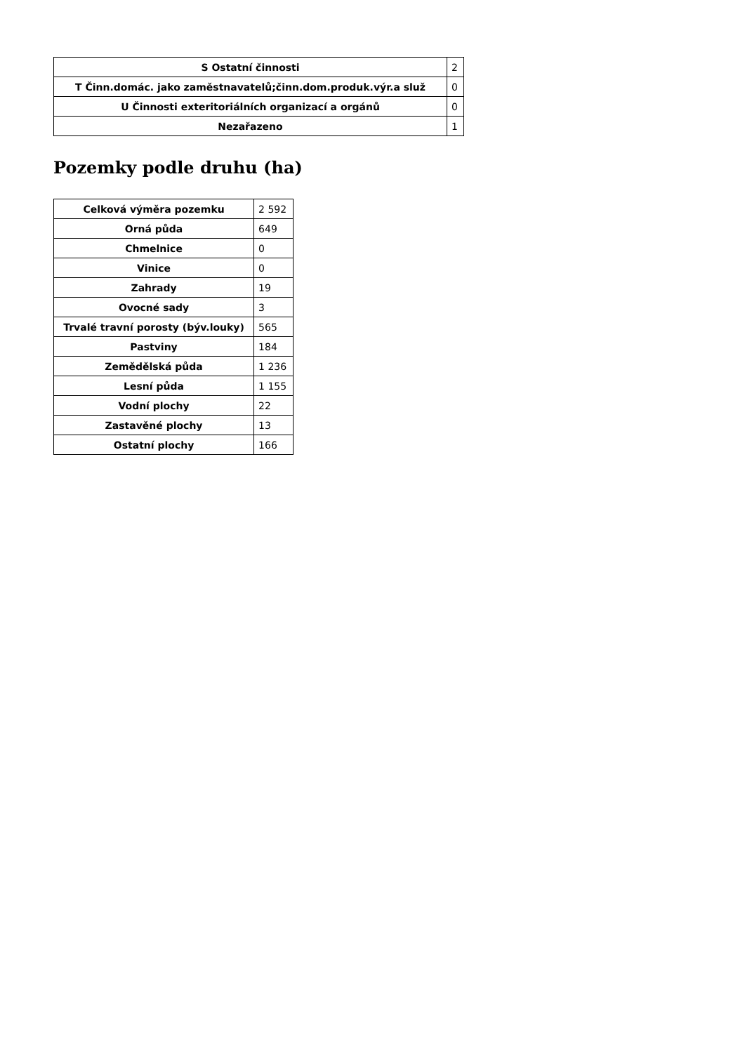| S Ostatní činnosti | 2 |
| T Činn.domác. jako zaměstnavatelů;činn.dom.produk.výr.a služ | 0 |
| U Činnosti exteritoriálních organizací a orgánů | 0 |
| Nezařazeno | 1 |
Pozemky podle druhu (ha)
| Celková výměra pozemku | 2 592 |
| Orná půda | 649 |
| Chmelnice | 0 |
| Vinice | 0 |
| Zahrady | 19 |
| Ovocné sady | 3 |
| Trvalé travní porosty (býv.louky) | 565 |
| Pastviny | 184 |
| Zemědělská půda | 1 236 |
| Lesní půda | 1 155 |
| Vodní plochy | 22 |
| Zastavěné plochy | 13 |
| Ostatní plochy | 166 |